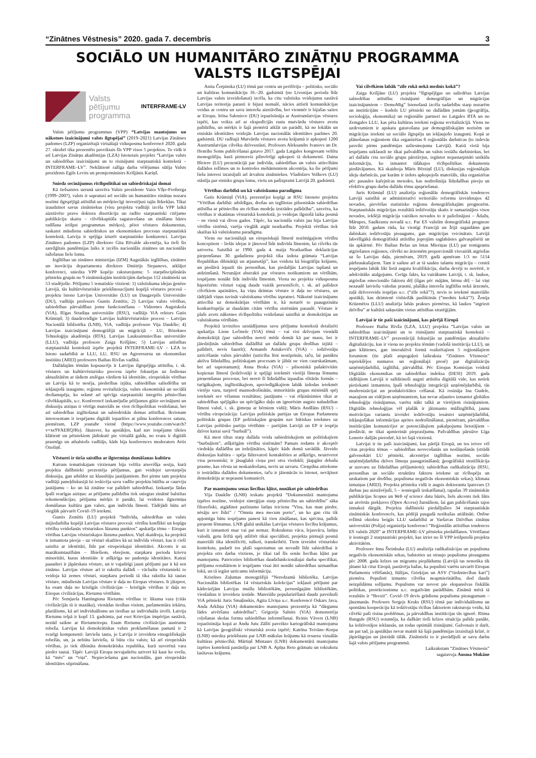“Zinātnes Vēstnesis” 2020. gada 7. decembris 3
SOCIĀLO UN HUMANITĀRO ZINĀTŅU PROGRAMMA
VALSTS ILGTSPĒJAI
Valsts
pētījumu
programma
INTERFRAME-LV
Valsts pētījumu programmas (VPP) “Latvijas mantojums un nākotnes izaicinājumi valsts ilgtspējai” (2019–2021) Latvijas Zinātnes padomes (LZP) organizētajā virtuālajā vidusposma konferencē 2020. gada 27. oktobrī tika prezentēts paveiktais šīs VPP visos 5 projektos. To vidū ir arī Latvijas Zinātņu akadēmijas (LZA) īstenotais projekts “Latvijas valsts un sabiedrības izaicinājumi un to risinājumi starptautiskā kontekstā – INTERFRAME–LV”. Neklātienē ražīga darba vēlējumus sūtīja Valsts prezidents Egils Levits un premjerministrs Krišjānis Kariņš.
Sniedz secinājumus rīcībpolitikai un sabiedriskajai domai
Kā tiešsaistes uzrunā uzsvēra Valsts prezidente Vaira Vīķe-Freiberga (1999–2007), valsts ir sapratusi arī sociālo un humanitāro zinātņu nozaru nozīmi ilgtspējīgā attīstībā un mērķtiecīgi investējusi tajās līdzekļus. Tikai izaudzinot savus zinātniekus (visu projektu vadītāji izcēla VPP laikā aizstāvēto pravo doktora disertāciju un radīto starptautiski citējamo publikāciju skaitu – cilvēkkapitāla sagatavošana un zināšanu bāzes radīšana ietilpst programmas mērķos), pētot vēstures dokumentus, saskatot mūsdienu sabiedriskos un ekonomiskos procesus starptautiskā kontekstā, Latvija ir spējīga izturēt starptautisko konkurenci. Latvijas Zinātnes padomes (LZP) direktore Gita Rēvalde akcentēja, ka tieši šis sarežģītais pandēmijas laiks ir izcēlis nacionālās zinātnes un nacionālās ražošanas lielo lomu.
Izglītības un zinātnes ministrijas (IZM) Augstākās izglītības, zinātnes un inovāciju departamenta direktors Dmitrijs Stepanovs, atklājot konferenci, sniedza VPP kopējo raksturojumu: 5 starpdisciplinārās pētnieku grupās no 9 zinātniskajām institūcijām darbojas 112 zinātnieki un 53 studējošie. Pētījumu 5 tematiskie virzieni: 1) valstiskuma idejas ģenēze Latvijā, tās kultūrvēsturiskie priekšnosacījumi kopējā vēstures procesā – projektu īsteno Latvijas Universitāte (LU) un Daugavpils Universitāte (DU), vadītājs profesors Guntis Zemītis; 2) Latvijas valsts vērtības, sabiedrības pārvaldības jomu funkcionēšana – Vidzemes Augstskola (ViA), Rīgas Stradiņa universitāte (RSU), vadītājs ViA rektors Gatis Krūmiņš; 3) daudzveidīgie Latvijas kultūrvēsturiskie procesi – Latvijas Nacionālā bibliotēka (LNB), ViA, vadītāja profesore Vija Daukšte; 4) Latvijas izaicinājumi demogrāfijā un migrācijā – LU, Rēzeknes Tehnoloģiju akadēmija (RTA), Latvijas Lauksaimniecības universitāte (LLU), vadītāja profesore Zaiga Krišjāne; 5) Latvijas attīstības starptautiskā kontekstā izpēte projektā INTERFRAME–LV – LZA to īsteno sadarbībā ar LLU, LU, RSU un Agroresursu un ekonomikas institūtu (AREI) profesores Baibas Rivžas vadībā.
Dažādajām tēmām kopsaucējs ir Latvijas ilgtspējīga attīstība, t. sk. vēstures un kultūrvēsturisko procesu izpēte fokusējas uz šodienas aktualitātēm ar tādiem atslēgas vārdiem kā identitāte, eiropeiskās vērtības un Latvija kā to nesēja, piederības izjūta, sabiedrības saliedētība un iekļaujošā izaugsme, reģionu revitalizācija, valsts ekonomiskā un sociālā drošumspēja, ko sekmē arī spēcīgs starptautiski integrēts pētniecības cilvēkkapitāls, u.c. Konferencē izskanējušie pētījumos gūtie secinājumi un diskusiju atziņas ir vērtīgs materiāls ne vien rīcībpolitikas veidošanai, bet arī sabiedrības izglītošanai un sabiedriskās domas attīstībai. Ikvienam interesentam ir iespējams digitāli iepazīties ar pilnu konferences saturu, piemēram, LZP youtube vietnē (https://www.youtube.com/watch?v=xe9YAERQJRs). Jāuzsver, ka apstākļos, kad nav iespējams tikties klātienē un pētniekiem jādiskutē pie virtuālā galda, no svara ir digitāli prasmīgs un atbalstošs vadītājs, kāds bija konferences moderators Artis Ozoliņš.
Vēsturei ir tieša saistība ar ilgtermiņa domāšanas kultūru
Katram tematiskajam virzienam bija veltīta atsevišķa sesija, kurā projekta dalībnieki prezentēja pētījumus, gan veidojot savstarpēju diskusiju, gan atbildot uz klausītāju jautājumiem. Bet pirms tam projektu vadītāji paneļdiskusijā īsi ieskicēja savu vadīto projektu būtību ar caurviju jautājumu – ko un kā zinātne var palīdzēt sabiedrībai. Izskanēja šādas īpaši svarīgas atziņas: ar pētījumu palīdzību tiek sniegtas zinātnē balstītas rekomendācijas; pētījumu mērķis ir panākt, lai veidotos ilgtermiņa domāšanas kultūra gan valsts, gan indivīda līmenī. Tādējādi būtu arī vieglāk pārvarēt Covid–19 ietekmi.
Guntis Zemītis (LU) projektā “Indivīda, sabiedrības un valsts mijiedarbība kopējā Latvijas vēstures procesā: vērtību konflikti un kopīgu vērtību veidošanās vēsturiskos lūzumu punktos” apskatīja tēmu – Eiropas vērtības Latvijas vēsturiskajos lūzuma punktos. Viņš skaidroja, ka projektā ir izmantota pieeja – uz vēsturi skatīties kā uz indivīda vēsturi, kas ir cieši saistīta ar identitāti, līdz pat eiropeiskajai identitātei. Akcents ir uz mazākumtautībām – lībiešiem, ebrejiem, starpkaru perioda krievu minoritāti, kuras identitāte ir atšķirīga no padomju identitātes. Katrai paaudzei ir jāpārskata vēsture, un ir vajadzīgi jauni pētījumi par it kā sen zināmo. Latvijas vēsture arī ir rakstīta dažādi – vācbaltu vēsturnieki to veidoja kā zemes vēsturi, starpkaru periodā tā tika rakstīta kā tautas vēsture, mūsdienās Latvijas vēsture ir daļa no Eiropas vēstures. Ir jāizprot, ka esam daļa no kristīgās civilizācijas – kristīgās vērtības ir daļa no Eiropas civilizācijas, Rietumu vērtībām.
Pēc Semjuela Hantingtona Rietumu vērtības ir: likuma vara (citās civilizācijās tā ir mazāka), vienādas tiesības visiem, parlamentāra iekārta, plurālisms, kā arī individuālisms un tiesības uz individuālu izvēli. Latvija Rietumu telpā ir kopš 13. gadsimta, pat esot Krievijas impērijas sastāvā, nezūd saikne ar Rietumeiropu. Esam Rietumu civilizācijas austrumu robeža. Latvijas kā demokrātiskas valsts proklamēšanas pamatā ir 2 svarīgi komponenti: latviešu tauta, jo Latvija ir izveidota etnogrāfiskajās robežās, un, ja nebūtu latviešu, tā būtu cita valsts; kā arī eiropeiskās vērtības, jo tiek dibināta demokrātiska republika, kurā suverēnā vara pieder tautai. Tāpēc Latvijā Eiropu nevajadzētu uztvert kā kaut ko svešu, kā “mēs” un “viņi”. Nepieciešama gan nacionālās, gan eiropeiskās identitātes stiprināšana.
Anita Čerpinska (LU) tēmā par centru un perifēriju – politisko, sociālo un kultūras komunikāciju 16.–20. gadsimtā (no Livonijas perioda līdz Latvijas valsts izveidošanai) izcēla, ka citu valstisku veidojumu sastāvā Latvijas teritorija parasti ir bijusi nomalē, nācies attīstīt komunikācijas veidus ar centru un savu interešu aizstāvību, bet vienmēr ir bijušas saites ar Eiropu. Irēna Saleniece (DU) iepazīstināja ar Austrumlatvijas vēstures izpēti, kas veikta arī ar ekspedīcijās rastu mutvārdu vēstures avotu palīdzību, un mērķis ir šajā piemērā atklāt un parādīt, kā no lokālās un etniskās identitātes veidojās Latvijas nacionālās identitātes pazīmes 20. gadsimtā. DU radītajā Mutvārdu vēstures avotu krājumā ir apkopoti 1200 Austrumlatvijas cilvēku dzīvesstāsti. Profesors Aleksandrs Ivanovs un Dr. Henrihs Soms publicēšanai gatavo 2017. gada Latgales kongresam veltītu monogrāfiju, kurā pirmoreiz pilnvērtīgi apkopoti tā dokumenti. Daina Bleiere (LU) prezentācijā par indivīda, sabiedrības un valsts attiecībām dažādos režīmos un to kontroles mehānismiem akcentēja, ka šie pētījumi lielu interesi izraisījuši arī ārvalstu zinātniekos. Vladislavs Volkovs (LU) stāstīja par etnisko grupu lomu, vietu un pašizpratni Latvijā 20. gadsimtā.
Vērtības darbībā un kā valstiskuma paradigma
Gatis Krūmiņš (ViA), prezentējot kopīgi ar RSU īstenoto projektu “Vērtības darbībā: atbildīgas, drošas un izglītotas pilsoniskās sabiedrības attīstība ar pētniecību un rīcības modeļu izstrādes palīdzību”, uzsvēra, ka vērtības ir skatāmas vēsturiskā kontekstā, jo veidojas ilgstošā laika posmā – ne vienā vai divos gados. Tāpēc, ka nacionāla valsts jau bija Latvijas vērtību sistēmā, varēja vieglāk atgūt neatkarību. Projektā vērtības tiek skatītas kā valstiskuma paradigma.
Viens no nacionālajā un eiropeiskajā līmenī nozīmīgajiem vērtību konceptiem – lielās idejas ir jānoved līdz indivīda līmenim, lai cilvēks tās uztvertu. Saistībā ar 1990. gada 4. maija Neatkarības deklarācijas pieņemšanas 30. gadadienu projektā tika izdota grāmata “Latvijas Republikas dibinātāji un atjaunotāji”, kas veidota kā biogrāfiju krājums, un piedāvā iepazīt tās personības, kas piedalījās Latvijas tapšanā un atdzimšanā. Nerunājot abstrakti par vēstures notikumiem un vērtībām, iespējams nonākt līdz indivīda līmenim. Viena no projekta vidusposma hipotēzēm: vēsturi vajag daudz vairāk personificēt, t. sk. arī palīdzot cilvēkiem apzināties, ka viņu dzimtas vēsture ir daļa no vēstures, un tādējādi viņus tuvināt valstiskuma vērtību izpratnei. Nākotnē izaicinājums attiecībā uz demokrātijas vērtībām ir, kā noturēt to paaugstinātu konkurētspēju ar daudzām citām vērtību sistēmām pasaulē. Vēsture ir plašs avots nākotnes rīcībpolitiku veidošanai saistībā ar demokrātijas un valstiskuma vērtībām.
Projektā izvirzītos uzstādījumus savu pētījumu kontekstā detalizēti apskatīja: Liene Ločmele (ViA) tēmā – vai visi dzīvojam vienādā demokrātijā (par sabiedrību nereti mēdz domāt kā par masu, bet ir jāiedziļinās sabiedrības dažādībā un dažādu grupu drošības izjūtā – palīdzēt, nevis šaustīt); Armands Astukevičs (ViA) – iedzīvotāju uzticēšanās valsts pārvaldei (uzticība lēni nostiprinās, taču, lai panāktu aktīvu līdzdalību, politiskajam procesam ir jābūt ne vien caurskatāmam, bet arī saprotamam); Anna Broka (ViA) – pilsoniskā pašaktivitāte kopienas līmenī (iedzīvotāji ir spējīgi ietekmēt vietējā līmeņa lēmumu pieņemšanas procesus, bet nereti šī līdzdalība izpaužas elitārās formās – turīgākajiem, izglītotākajiem, apsviedīgākajiem labāk izdodas ietekmēt vietējo varu, turpretī maznodrošinātās, minoritārās grupas minimāli spēj ietekmēt sev vēlamus rezultātus; jautājums – vai rēķināsimies tikai ar sabiedrības spējīgāko un spēcīgāko daļu un ignorēsim augsto nabadzības līmeni valstī, t. sk. ģimeņu ar bērniem vidū); Māris Andžāns (RSU) – vērtību eiropeizācija: Latvijas politiskās partijas un Eiropas Parlamenta politiskās grupas (EP politiskajām grupām nav būtiskas ietekmes uz Latvijas politisko partiju vērtībām – partijām Latvijā un EP ir iespēja dzīvot katrai savā “burbulī”).
Kā mest tiltus starp dažāda veida sabiedriskajiem un politiskajiem “burbuļiem”, atšķirīgām vērtību sistēmām? Pamats rodams ir akceptēt viedokļu dažādību un iedziļināties, kāpēc kāds domā savādāk. Jāveido diskusijas kultūra – spēja līdzsvaroti kontaktēties ar atšķirīgo, neuztverot visu personiski; ir jāsaglabā cieņa pret otra viedokli; jāapgūst debašu prasme, kas vērsta uz noskaidrošanu, nevis uz uzvaru. Cieņpilna attieksme ir iestrādāta dažādos dokumentos, taču ir jāiemācās to īstenot, nevājinot demokrātiju ar neprasmi komunicēt.
Par mantojumu senas liecības kļūst, nonākot pie sabiedrības
Vija Daukšte (LNB) ieskatu projektā “Dokumentārā mantojuma izpētes nozīme, veidojot sinerģijas starp pētniecību un sabiedrību” sāka filozofiski, atgādinot pazīstamo latīņu teicienu “Visu, kas man pieder, nēsāju sev līdzi” / “Omnia mea mecum porto”, un ko gan citu tik apjomīgu būtu iespējams panest kā vien zināšanas, kas spēcina, palīdz pieņemt lēmumus. LNB glabā unikālas Latvijas vēstures liecību krājumus, kuri ir izmantoti maz vai pat nemaz. Rokrakstus vācu, lejasvācu, latīņu valodā, gotu šriftā spēj atšifrēt tikai speciālisti, projekta pirmajā posmā materiāli tika identificēti, tulkoti, transkribēti. Tiem izveidot vēsturisko kontekstu, padarīt tos plaši saprotamus un novadīt līdz sabiedrībai ir projekta otrs darba virziens, jo tikai tad šīs senās liecības kļūst par mantojumu. Pateicoties bibliotēkas daudzfunkcionālajai darba specifikai, pētījumu rezultātiem ir iespējams visai ātri nonākt sabiedrības uzmanības lokā, un tā iegūst uzticamu informāciju.
Kristīnes Zaļumas monogrāfijā “Neredzamā bibliotēka. Latvijas Nacionālās bibliotēkas 14 vēsturiskās kolekcijas” iekļauti pētījumi par kādreizējām Latvijas muižu bibliotēkām, personīgajām bibliotēkām, vienlaikus ir izveidota izstāde. Materiālu popularizēšanā daudz paveikuši ViA pētnieki Juris Smaļinskis, Agita Līviņa u.c. Konferencē Oskars Java, Anda Arkliņa (ViA) dokumentāro mantojumu prezentēja kā “dārgumu lādes atvēršanu sabiedrībai”; Grigorijs Salnits (ViA) demonstrēja ceļošanas skolas formu sabiedrības informēšanai. Reinis Vāvers (LNB) iepazīstināja kopā ar Andu Jutu Zālīti paveikto kartogrāfiskā mantojuma kā Latvijas ģeogrāfiski vēsturiskā avota izpētē; Katrīna Teivāne–Korpa (LNB) sniedza priekšstatu par LNB mākslas krājumu kā resursu vizuālās kultūras pētniecībā; Mārtiņš Mintaurs (LNB) dokumentārā mantojuma izpētes kontekstā pastāstīja par LNB A. Apīņa Reto grāmatu un rokrakstu lasītavas krājumu.
Vai cilvēkiem labāk “zīle rokā nekā mednis kokā”?
Zaiga Krišjāne (LU) projekta “Ilgtspējīgas un saliedētas Latvijas sabiedrības attīstība: risinājumi demogrāfijas un migrācijas izaicinājumiem – DemoMig” īstenošanā izcēla sadarbību starp nozarēm un institūcijām – kodols LU pētnieki no dažādām jomām (ģeogrāfija, socioloģija, ekonomika) un reģionālie partneri no Latgales RTA un no Zemgales LLU, kas pēta kultūras ietekmi reģiona revitalizācijā. Viens no uzdevumiem ir apskatu gatavošana par demogrāfiskajām norisēm un migrācijas ietekmi uz sociālo ilgtspēju un iekļaujošo izaugsmi. Kopā ar plānošanas reģioniem tika organizētas 6 reģionālās darbnīcas (to izdevās paveikt pirms pandēmijas uzliesmojuma Latvijā). Katrā vietā bija iespējams uzklausīt ne tikai pašvaldību un valsts iestāžu darbiniekus, bet arī dažādu citu sociālo grupu pārstāvjus, iegūstot nepastarpināti unikālu informāciju, ko izmantot tālākajos rīcībpolitikas dokumentu piedāvājumos. Kā skaidroja Māris Bērziņš (LU), diskusijas reģionālajās ideju darbnīcās, par kurām ir izdots apkopojošs materiāls, tika organizētas pēc pasaules kafejnīcas metodes, kas nodrošināja līdzdalības pieeju un efektīvu grupu darbu dažādu tēmu apspriešanai.
Juris Krūmiņš (LU) analizēja reģionālās demogrāfiskās tendences Latvijā saistībā ar administratīvi teritoriālo reformu izveidotajos 42 novados, pievēršas statistisko reģionu demogrāfiskajām prognozēm. Starptautiskās migrācijas rezultātā iedzīvotāju skaits ir samazinājies visos novados, iekšējā migrācija vairākos novados to ir palielinājusi – Ādažu, Mārupes, Saulkrastu novadā u.c. Par ES valstīm demogrāfiskā prognoze līdz 2050. gadam rāda, ka vienīgi Francijā un Īrijā sagaidāms gan dabiskais iedzīvotāju pieaugums, gan migrācijas veicinātais. Latvijā labvēlīgākā demogrāfiskā attīstība joprojām saglabāsies galvaspilsētā un tās apkārtnē. Pēc Baibas Belas un Intas Mieriņas (LU) par remigrantu atgriešanos reģionos, cilvēki no ārzemēm proporcionāli visvairāk atgriežas uz šo Latvijas daļu, piemēram, 2019. gadā apmēram 1/3 no 5114 pārbraukušajiem. Tam ir saikne arī ar tā saukto talantu migrāciju – centrā iespējams labāk likt lietā augstu kvalifikāciju, darba devēji to novērtē, ir adekvātāks atalgojums. Cerīgs fakts, ka vairākums Latvijā, t. sk. laukos, atgriežas emocionālo faktoru dēļ (ilgas pēc mājām, bērnu dēļ – lai viņi nezaudē latviešu valodas prasmi, plašāka interešu izglītība nekā ārzemēs, zaļā dzīvesveida iespējas u.c. (“zīle rokā”?), nevis to ietekmē materiālie apstākļi, kas dzimtenē visbiežāk pasliktinās (“mednis kokā”?). Ženija Krūzmētra (LLU) analizēja labās prakses piemērus, kā laukos “atgriezt dzīvību” ar kultūrā sakņotām vietas attīstības stratēģijām.
Latvijai ir tie paši izaicinājumi, kas pārējā Eiropā
Profesore Baiba Rivža (LZA, LLU) projekta “Latvijas valsts un sabiedrības izaicinājumi un to risinājumi starptautiskā kontekstā – INTERFRAME–LV” prezentācijā fokusējās uz pandēmijas aktualizēto digitalizāciju, kas ir viena no projekta tēmām (vadošā institūcija LLU), un gan klātienes, gan interaktīvā formā realizētajiem 5 reģionālajiem forumiem (tie plaši atspoguļoti laikraksta “Zinātnes Vēstnesis” iepriekšējos numuros un reģionālajā presē) par digitalizāciju uzņēmējdarbībā, izglītībā, pārvaldībā. Pēc Eiropas Komisijas veidotā Digitālās ekonomikas un sabiedrības indeksa (DESI) 2019. gada rādītājiem Latvijā ir salīdzinoši augsti attīstīta digitālā vide, kas netiek pietiekami izmantota, īpaši tehnoloģiju integrācijā uzņēmējdarbībā, tās modernizācijai un produktivitātes celšanai. Kā rosināja Ina Gudele, mazajiem un vidējiem uzņēmumiem, kas nevar atļauties izmantot globālos tehnoloģiju risinājumus, varētu nākt talkā ar vietējiem risinājumiem. Digitālās tehnoloģijas vēl plašāk ir jāizmanto mūžizglītībā, jaunu motivācijas variantu izveidei iedzīvotāju iesaistei uzņēmējdarbībā, iekļaujošākas informācijas aprites nodrošināšanai, piemēram, pārvaldības institūcijām komunicējot ar potenciālajiem pakalpojumu lietotājiem – piedāvāt, ne tikai apmierināt pieprasījumu. Pašvaldības pārstāve Līga Lonerte dalījās pieredzē, kā iet šajā virzienā.
Latvijai ir tie paši izaicinājumi, kas pārējā Eiropā, un tos ietver vēl citas projekta tēmas – sabiedrības novecošanās un noslāņošanās (strādā galvenokārt LU pētnieki, akcentējot izglītības nozīmi, sociālo uzņēmējdarbību dzīves līmeņa paaugstināšanā; ģeogrāfiskā stratifikācija ar uzsvaru uz līdzdalības pētījumiem); sabiedrības radikalizācija (RSU, personības un sociālo struktūru faktoru ietekme uz rīcībspēju un uzskatiem par drošību; populisma negatīvās ekonomiskās sekas); klimata izmaiņas (AREI). Projekta pētnieku vidū ir augsts doktorantu īpatsvars (3 darbus jau aizstāvējuši, 5 – iesnieguši izskatīšanai), tapušas 39 zinātniskās publikācijas Scopus un Web of science datu bāzēs, liels akcents tiek likts uz atvērtās piekļuves (Open Access) žurnāliem, lai gan publicēšanās tajos izmaksā dārgāk. Projekta dalībnieki piedalījušies 34 starptautiskās zinātniskās konferencēs, kas pēdējā pusgadā notikušas attālināti. Online režīmā oktobra beigās LLU sadarbībā ar Varšavas Dzīvības zinātņu universitāti (Polija) organizēja konferenci “Reģionālās attīstības tendences ES valstīs 2020” ar INTERFRAME–LV pētnieku piedalīšanos. Vērtēšanai ir iesniegti 2 starptautiski projekti, kas izriet no šī VPP ietilpstošā projekta aktivitātēm.
Profesore Inna Šteinbuka (LU) analizēja radikalizācijas un populisma negatīvās ekonomiskās sekas, balstoties uz straujo populisma pieaugumu pēc 2008. gada krīzes un migrantu pieplūdumu (Latvijā tas nenotika tik jūtami kā citur Eiropā, pastāvēja bažas, ka populisti varētu uzvarēt Eiropas Parlamenta vēlēšanās), Itālijas, Grieķijas un ASV (“tirdzniecības kari”) piemēra. Populisti izmanto cilvēku neapmierinātību, dod daudz neizpildāmu solījumu. Populisms var novest pie ekspansīvas fiskālās politikas, protekcionisma u.c. negatīvām parādībām. Zināmā mērā tā rezultāts ir “Brexit”. Covid–19 devis grūdienu populisma pieaugumam – jāuzmanās. Profesors Sergejs Kruks (RSU) tēmā par individuālismu un spontānu kooperāciju kā iedzīvotāju rīcības faktoriem raksturoja veidu, kā cilvēki paši risina problēmas, ja pārvaldības institūcijas tās ignorē. Ritma Rungule (RSU) rezumēja, ka dažkārt tieši krīzes situācija palīdz panākt, ka iedzīvotājos ieklausās, un rodas optimāli risinājumi. Galvenais ir darīt, un pat tad, ja apstākļus nevar mainīt kā šajā pandēmijas izraisītajā krīzē, ir jāpielāgojas un jāstrādā tālāk. Zinātnieki to ir pierādījuši ar savu darbu šajā valsts pētījumu programmā.
Laikrakstam “Zinātnes Vēstnesis”
sagatavoja Ausma Mukāne